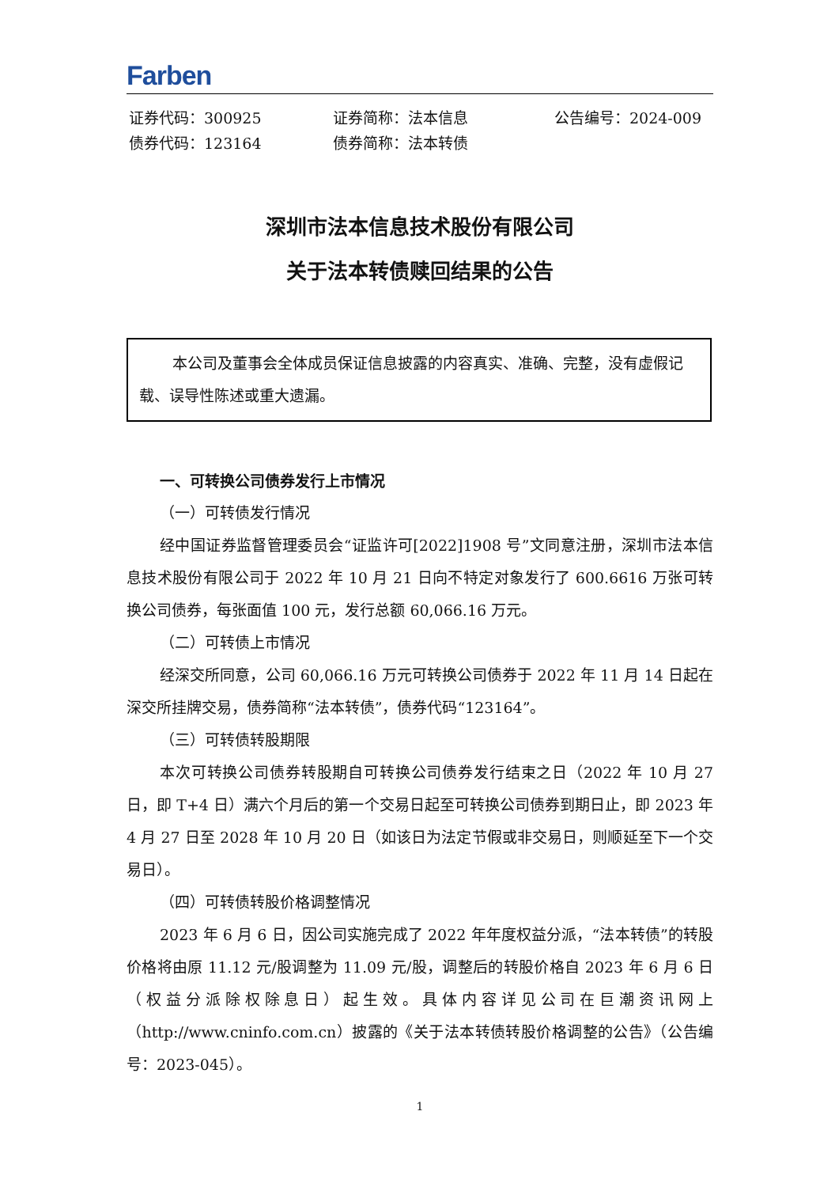Farben
证券代码：300925
证券简称：法本信息
公告编号：2024-009
债券代码：123164
债券简称：法本转债
深圳市法本信息技术股份有限公司
关于法本转债赎回结果的公告
本公司及董事会全体成员保证信息披露的内容真实、准确、完整，没有虚假记载、误导性陈述或重大遗漏。
一、可转换公司债券发行上市情况
（一）可转债发行情况
经中国证券监督管理委员会“证监许可[2022]1908 号”文同意注册，深圳市法本信息技术股份有限公司于 2022 年 10 月 21 日向不特定对象发行了 600.6616 万张可转换公司债券，每张面值 100 元，发行总额 60,066.16 万元。
（二）可转债上市情况
经深交所同意，公司 60,066.16 万元可转换公司债券于 2022 年 11 月 14 日起在深交所挂牌交易，债券简称“法本转债”，债券代码“123164”。
（三）可转债转股期限
本次可转换公司债券转股期自可转换公司债券发行结束之日（2022 年 10 月 27 日，即 T+4 日）满六个月后的第一个交易日起至可转换公司债券到期日止，即 2023 年 4 月 27 日至 2028 年 10 月 20 日（如该日为法定节假或非交易日，则顺延至下一个交易日）。
（四）可转债转股价格调整情况
2023 年 6 月 6 日，因公司实施完成了 2022 年年度权益分派，“法本转债”的转股价格将由原 11.12 元/股调整为 11.09 元/股，调整后的转股价格自 2023 年 6 月 6 日（权益分派除权除息日）起生效。具体内容详见公司在巨潮资讯网上（http://www.cninfo.com.cn）披露的《关于法本转债转股价格调整的公告》（公告编号：2023-045）。
1